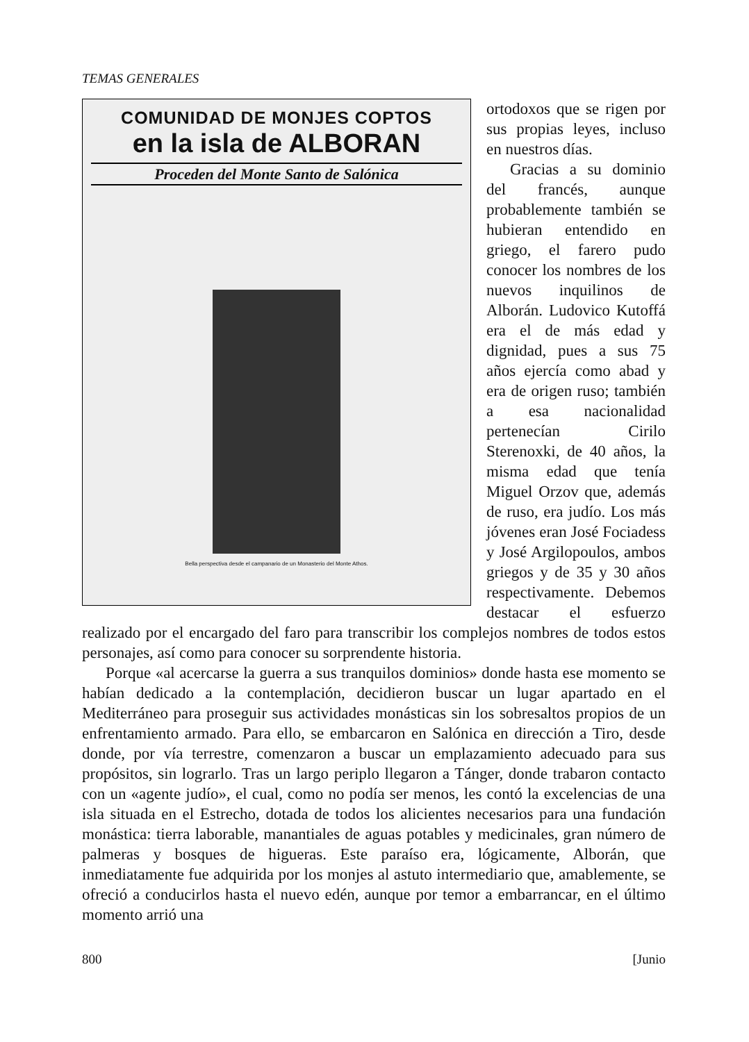TEMAS GENERALES
COMUNIDAD DE MONJES COPTOS
en la isla de ALBORAN
Proceden del Monte Santo de Salónica
Bella perspectiva desde el campanario de un Monasterio del Monte Athos.
ortodoxos que se rigen por sus propias leyes, incluso en nuestros días.
Gracias a su dominio del francés, aunque probablemente también se hubieran entendido en griego, el farero pudo conocer los nombres de los nuevos inquilinos de Alborán. Ludovico Kutoffá era el de más edad y dignidad, pues a sus 75 años ejercía como abad y era de origen ruso; también a esa nacionalidad pertenecían Cirilo Sterenoxki, de 40 años, la misma edad que tenía Miguel Orzov que, además de ruso, era judío. Los más jóvenes eran José Fociadess y José Argilopoulos, ambos griegos y de 35 y 30 años respectivamente. Debemos destacar el esfuerzo realizado por el encargado del faro para transcribir los complejos nombres de todos estos personajes, así como para conocer su sorprendente historia.
Porque «al acercarse la guerra a sus tranquilos dominios» donde hasta ese momento se habían dedicado a la contemplación, decidieron buscar un lugar apartado en el Mediterráneo para proseguir sus actividades monásticas sin los sobresaltos propios de un enfrentamiento armado. Para ello, se embarcaron en Salónica en dirección a Tiro, desde donde, por vía terrestre, comenzaron a buscar un emplazamiento adecuado para sus propósitos, sin lograrlo. Tras un largo periplo llegaron a Tánger, donde trabaron contacto con un «agente judío», el cual, como no podía ser menos, les contó la excelencias de una isla situada en el Estrecho, dotada de todos los alicientes necesarios para una fundación monástica: tierra laborable, manantiales de aguas potables y medicinales, gran número de palmeras y bosques de higueras. Este paraíso era, lógicamente, Alborán, que inmediatamente fue adquirida por los monjes al astuto intermediario que, amablemente, se ofreció a conducirlos hasta el nuevo edén, aunque por temor a embarrancar, en el último momento arrió una
800 [Junio